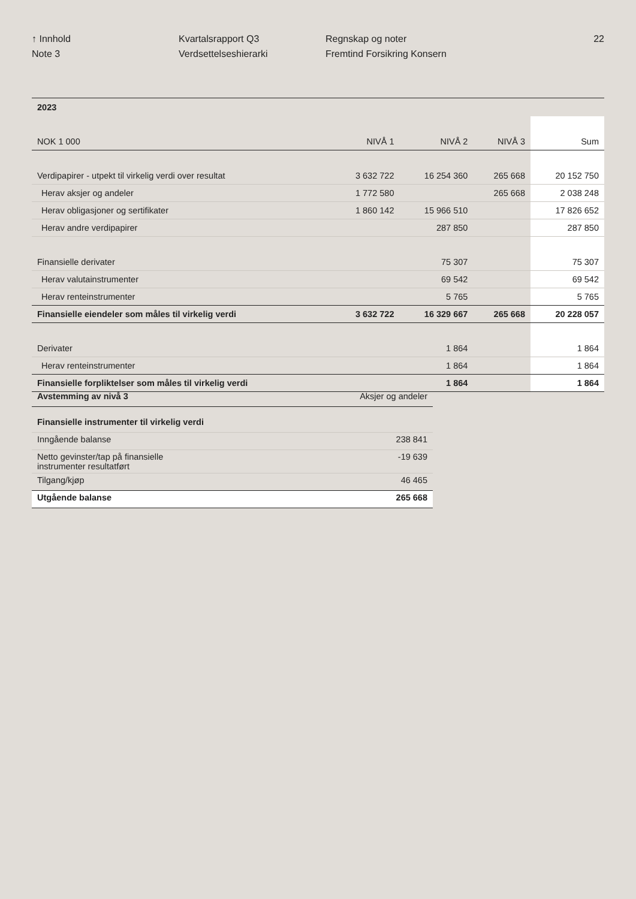↑ Innhold
Note 3
Kvartalsrapport Q3
Verdsettelseshierarki
Regnskap og noter
Fremtind Forsikring Konsern
22
| 2023 | | | | |
| NOK 1 000 | NIVÅ 1 | NIVÅ 2 | NIVÅ 3 | Sum |
| Verdipapirer - utpekt til virkelig verdi over resultat | 3 632 722 | 16 254 360 | 265 668 | 20 152 750 |
| Herav aksjer og andeler | 1 772 580 | | 265 668 | 2 038 248 |
| Herav obligasjoner og sertifikater | 1 860 142 | 15 966 510 | | 17 826 652 |
| Herav andre verdipapirer | | 287 850 | | 287 850 |
| Finansielle derivater | | 75 307 | | 75 307 |
| Herav valutainstrumenter | | 69 542 | | 69 542 |
| Herav renteinstrumenter | | 5 765 | | 5 765 |
| Finansielle eiendeler som måles til virkelig verdi | 3 632 722 | 16 329 667 | 265 668 | 20 228 057 |
| Derivater | | 1 864 | | 1 864 |
| Herav renteinstrumenter | | 1 864 | | 1 864 |
| Finansielle forpliktelser som måles til virkelig verdi | | 1 864 | | 1 864 |
| Avstemming av nivå 3 | Aksjer og andeler |
| Finansielle instrumenter til virkelig verdi | |
| Inngående balanse | 238 841 |
| Netto gevinster/tap på finansielle instrumenter resultatført | -19 639 |
| Tilgang/kjøp | 46 465 |
| Utgående balanse | 265 668 |